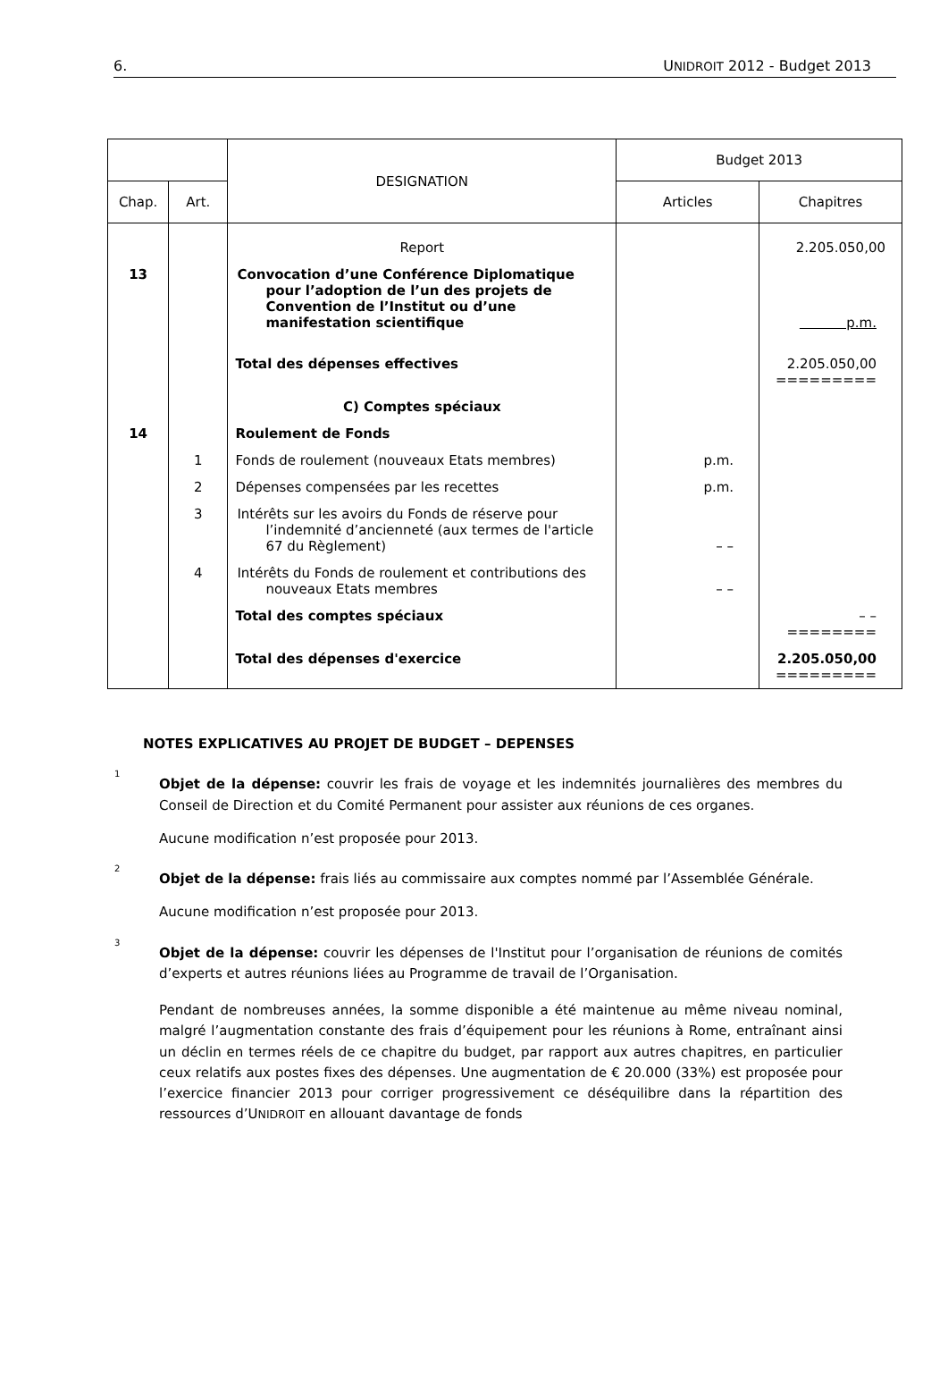6. UNIDROIT 2012 - Budget 2013
| | | DESIGNATION | Budget 2013 | |
| --- | --- | --- | --- | --- |
| Chap. | Art. | | Articles | Chapitres |
| | | Report | | 2.205.050,00 |
| 13 | | Convocation d’une Conférence Diplomatique pour l’adoption de l’un des projets de Convention de l’Institut ou d’une manifestation scientifique | | p.m. |
| | | Total des dépenses effectives | | 2.205.050,00 ========= |
| | | C) Comptes spéciaux | | |
| 14 | | Roulement de Fonds | | |
| | 1 | Fonds de roulement (nouveaux Etats membres) | p.m. | |
| | 2 | Dépenses compensées par les recettes | p.m. | |
| | 3 | Intérêts sur les avoirs du Fonds de réserve pour l’indemnité d’ancienneté (aux termes de l'article 67 du Règlement) | – – | |
| | 4 | Intérêts du Fonds de roulement et contributions des nouveaux Etats membres | – – | |
| | | Total des comptes spéciaux | | – – ======== |
| | | Total des dépenses d'exercice | | 2.205.050,00 ========= |
NOTES EXPLICATIVES AU PROJET DE BUDGET – DEPENSES
<sup>1</sup>
Objet de la dépense: couvrir les frais de voyage et les indemnités journalières des membres du Conseil de Direction et du Comité Permanent pour assister aux réunions de ces organes.
Aucune modification n’est proposée pour 2013.
<sup>2</sup>
Objet de la dépense: frais liés au commissaire aux comptes nommé par l’Assemblée Générale.
Aucune modification n’est proposée pour 2013.
<sup>3</sup>
Objet de la dépense: couvrir les dépenses de l'Institut pour l’organisation de réunions de comités d’experts et autres réunions liées au Programme de travail de l’Organisation.
Pendant de nombreuses années, la somme disponible a été maintenue au même niveau nominal, malgré l’augmentation constante des frais d’équipement pour les réunions à Rome, entraînant ainsi un déclin en termes réels de ce chapitre du budget, par rapport aux autres chapitres, en particulier ceux relatifs aux postes fixes des dépenses. Une augmentation de € 20.000 (33%) est proposée pour l’exercice financier 2013 pour corriger progressivement ce déséquilibre dans la répartition des ressources d’UNIDROIT en allouant davantage de fonds